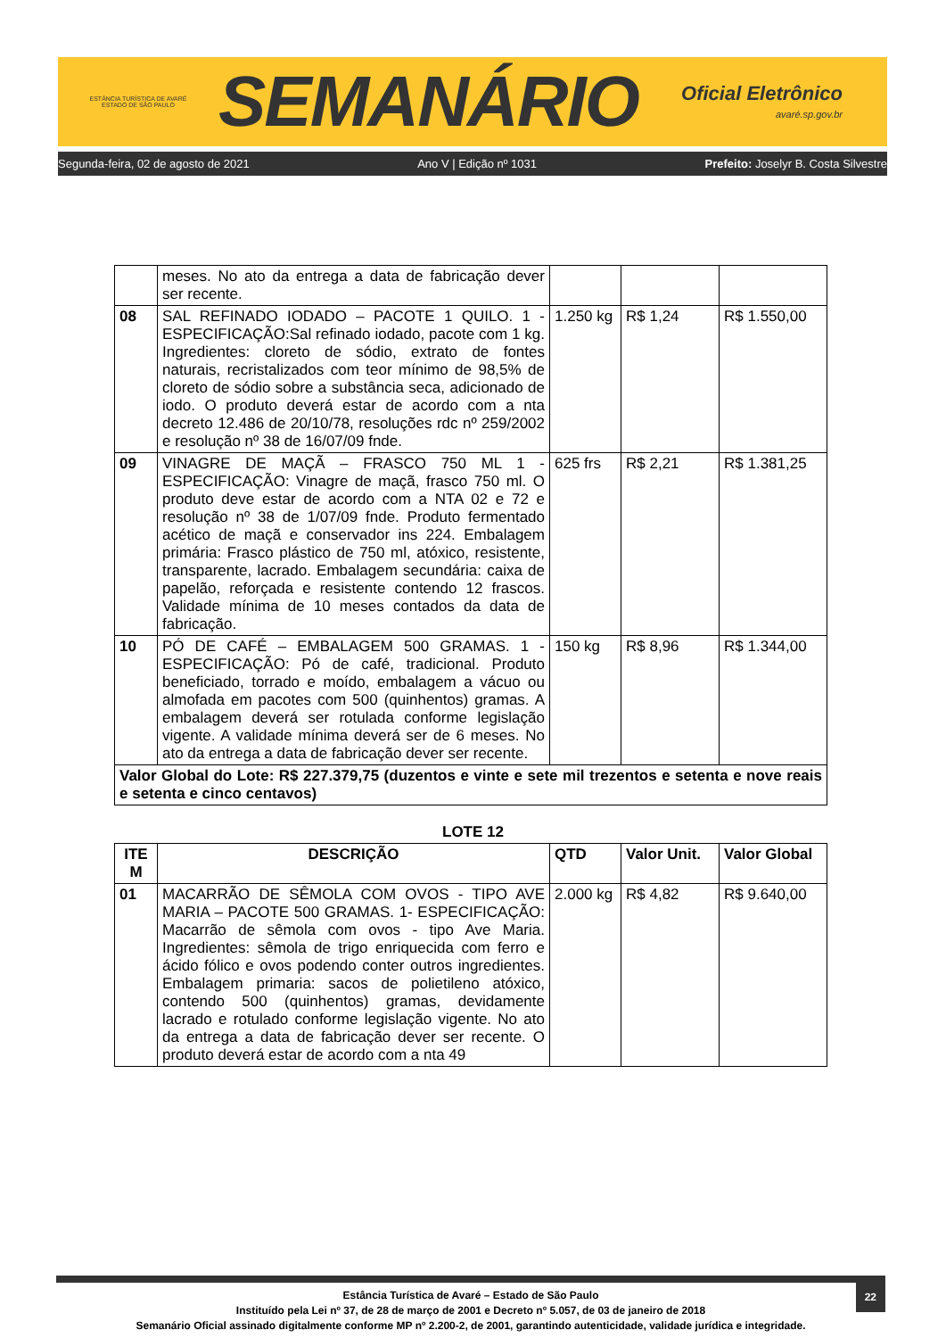ESTÂNCIA TURÍSTICA DE AVARÉ
ESTADO DE SÃO PAULO
SEMANÁRIO
Oficial Eletrônico
avaré.sp.gov.br
Segunda-feira, 02 de agosto de 2021 Ano V | Edição nº 1031 Prefeito: Joselyr B. Costa Silvestre
| | meses. No ato da entrega a data de fabricação dever ser recente. | | | |
| 08 | SAL REFINADO IODADO – PACOTE 1 QUILO. 1 - ESPECIFICAÇÃO:Sal refinado iodado, pacote com 1 kg. Ingredientes: cloreto de sódio, extrato de fontes naturais, recristalizados com teor mínimo de 98,5% de cloreto de sódio sobre a substância seca, adicionado de iodo. O produto deverá estar de acordo com a nta decreto 12.486 de 20/10/78, resoluções rdc nº 259/2002 e resolução nº 38 de 16/07/09 fnde. | 1.250 kg | R$ 1,24 | R$ 1.550,00 |
| 09 | VINAGRE DE MAÇÃ – FRASCO 750 ML 1 - ESPECIFICAÇÃO: Vinagre de maçã, frasco 750 ml. O produto deve estar de acordo com a NTA 02 e 72 e resolução nº 38 de 1/07/09 fnde. Produto fermentado acético de maçã e conservador ins 224. Embalagem primária: Frasco plástico de 750 ml, atóxico, resistente, transparente, lacrado. Embalagem secundária: caixa de papelão, reforçada e resistente contendo 12 frascos. Validade mínima de 10 meses contados da data de fabricação. | 625 frs | R$ 2,21 | R$ 1.381,25 |
| 10 | PÓ DE CAFÉ – EMBALAGEM 500 GRAMAS. 1 - ESPECIFICAÇÃO: Pó de café, tradicional. Produto beneficiado, torrado e moído, embalagem a vácuo ou almofada em pacotes com 500 (quinhentos) gramas. A embalagem deverá ser rotulada conforme legislação vigente. A validade mínima deverá ser de 6 meses. No ato da entrega a data de fabricação dever ser recente. | 150 kg | R$ 8,96 | R$ 1.344,00 |
| Valor Global do Lote: R$ 227.379,75 (duzentos e vinte e sete mil trezentos e setenta e nove reais e setenta e cinco centavos) | | | | |
LOTE 12
| ITE M | DESCRIÇÃO | QTD | Valor Unit. | Valor Global |
| --- | --- | --- | --- | --- |
| 01 | MACARRÃO DE SÊMOLA COM OVOS - TIPO AVE MARIA – PACOTE 500 GRAMAS. 1- ESPECIFICAÇÃO: Macarrão de sêmola com ovos - tipo Ave Maria. Ingredientes: sêmola de trigo enriquecida com ferro e ácido fólico e ovos podendo conter outros ingredientes. Embalagem primaria: sacos de polietileno atóxico, contendo 500 (quinhentos) gramas, devidamente lacrado e rotulado conforme legislação vigente. No ato da entrega a data de fabricação dever ser recente. O produto deverá estar de acordo com a nta 49 | 2.000 kg | R$ 4,82 | R$ 9.640,00 |
22 Estância Turística de Avaré – Estado de São Paulo
Instituído pela Lei nº 37, de 28 de março de 2001 e Decreto nº 5.057, de 03 de janeiro de 2018
Semanário Oficial assinado digitalmente conforme MP nº 2.200-2, de 2001, garantindo autenticidade, validade jurídica e integridade.